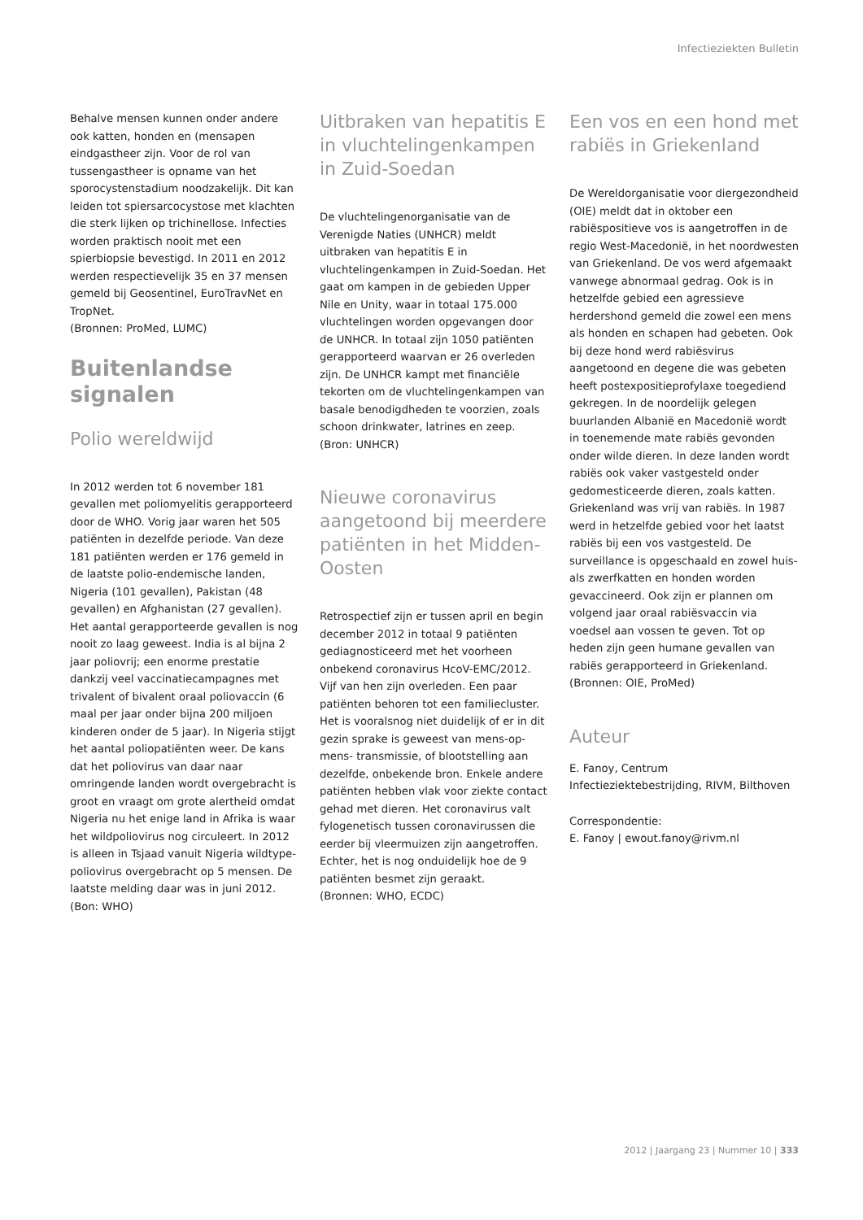Infectieziekten Bulletin
Behalve mensen kunnen onder andere ook katten, honden en (mensapen eindgastheer zijn. Voor de rol van tussengastheer is opname van het sporocystenstadium noodzakelijk. Dit kan leiden tot spiersarcocystose met klachten die sterk lijken op trichinellose. Infecties worden praktisch nooit met een spierbiopsie bevestigd. In 2011 en 2012 werden respectievelijk 35 en 37 mensen gemeld bij Geosentinel, EuroTravNet en TropNet.
(Bronnen: ProMed, LUMC)
Buitenlandse signalen
Polio wereldwijd
In 2012 werden tot 6 november 181 gevallen met poliomyelitis gerapporteerd door de WHO. Vorig jaar waren het 505 patiënten in dezelfde periode. Van deze 181 patiënten werden er 176 gemeld in de laatste polio-endemische landen, Nigeria (101 gevallen), Pakistan (48 gevallen) en Afghanistan (27 gevallen). Het aantal gerapporteerde gevallen is nog nooit zo laag geweest. India is al bijna 2 jaar poliovrij; een enorme prestatie dankzij veel vaccinatiecampagnes met trivalent of bivalent oraal poliovaccin (6 maal per jaar onder bijna 200 miljoen kinderen onder de 5 jaar). In Nigeria stijgt het aantal poliopatiënten weer. De kans dat het poliovirus van daar naar omringende landen wordt overgebracht is groot en vraagt om grote alertheid omdat Nigeria nu het enige land in Afrika is waar het wildpoliovirus nog circuleert. In 2012 is alleen in Tsjaad vanuit Nigeria wildtype-poliovirus overgebracht op 5 mensen. De laatste melding daar was in juni 2012.
(Bon: WHO)
Uitbraken van hepatitis E in vluchtelingenkampen in Zuid-Soedan
De vluchtelingenorganisatie van de Verenigde Naties (UNHCR) meldt uitbraken van hepatitis E in vluchtelingenkampen in Zuid-Soedan. Het gaat om kampen in de gebieden Upper Nile en Unity, waar in totaal 175.000 vluchtelingen worden opgevangen door de UNHCR. In totaal zijn 1050 patiënten gerapporteerd waarvan er 26 overleden zijn. De UNHCR kampt met financiële tekorten om de vluchtelingenkampen van basale benodigdheden te voorzien, zoals schoon drinkwater, latrines en zeep.
(Bron: UNHCR)
Nieuwe coronavirus aangetoond bij meerdere patiënten in het Midden-Oosten
Retrospectief zijn er tussen april en begin december 2012 in totaal 9 patiënten gediagnosticeerd met het voorheen onbekend coronavirus HcoV-EMC/2012. Vijf van hen zijn overleden. Een paar patiënten behoren tot een familiecluster. Het is vooralsnog niet duidelijk of er in dit gezin sprake is geweest van mens-op-mens- transmissie, of blootstelling aan dezelfde, onbekende bron. Enkele andere patiënten hebben vlak voor ziekte contact gehad met dieren. Het coronavirus valt fylogenetisch tussen coronavirussen die eerder bij vleermuizen zijn aangetroffen. Echter, het is nog onduidelijk hoe de 9 patiënten besmet zijn geraakt.
(Bronnen: WHO, ECDC)
Een vos en een hond met rabiës in Griekenland
De Wereldorganisatie voor diergezondheid (OIE) meldt dat in oktober een rabiëspositieve vos is aangetroffen in de regio West-Macedonië, in het noordwesten van Griekenland. De vos werd afgemaakt vanwege abnormaal gedrag. Ook is in hetzelfde gebied een agressieve herdershond gemeld die zowel een mens als honden en schapen had gebeten. Ook bij deze hond werd rabiësvirus aangetoond en degene die was gebeten heeft postexpositieprofylaxe toegediend gekregen. In de noordelijk gelegen buurlanden Albanië en Macedonië wordt in toenemende mate rabiës gevonden onder wilde dieren. In deze landen wordt rabiës ook vaker vastgesteld onder gedomesticeerde dieren, zoals katten. Griekenland was vrij van rabiës. In 1987 werd in hetzelfde gebied voor het laatst rabiës bij een vos vastgesteld. De surveillance is opgeschaald en zowel huis- als zwerfkatten en honden worden gevaccineerd. Ook zijn er plannen om volgend jaar oraal rabiësvaccin via voedsel aan vossen te geven. Tot op heden zijn geen humane gevallen van rabiës gerapporteerd in Griekenland.
(Bronnen: OIE, ProMed)
Auteur
E. Fanoy, Centrum Infectieziektebestrijding, RIVM, Bilthoven
Correspondentie:
E. Fanoy | ewout.fanoy@rivm.nl
2012 | Jaargang 23 | Nummer 10 | 333